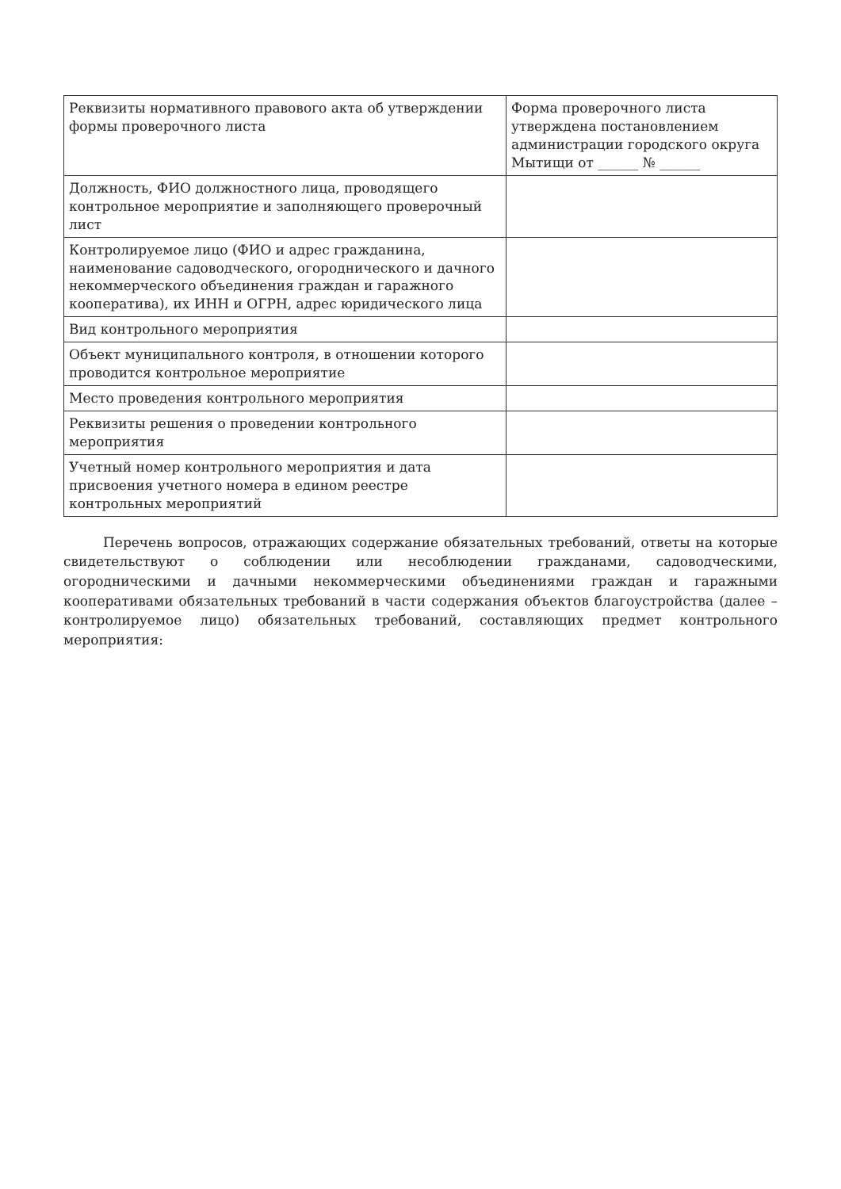| Реквизиты нормативного правового акта об утверждении формы проверочного листа | Форма проверочного листа утверждена постановлением администрации городского округа Мытищи от ______ № ______ |
| Должность, ФИО должностного лица, проводящего контрольное мероприятие и заполняющего проверочный лист | |
| Контролируемое лицо (ФИО и адрес гражданина, наименование садоводческого, огороднического и дачного некоммерческого объединения граждан и гаражного кооператива), их ИНН и ОГРН, адрес юридического лица | |
| Вид контрольного мероприятия | |
| Объект муниципального контроля, в отношении которого проводится контрольное мероприятие | |
| Место проведения контрольного мероприятия | |
| Реквизиты решения о проведении контрольного мероприятия | |
| Учетный номер контрольного мероприятия и дата присвоения учетного номера в едином реестре контрольных мероприятий | |
Перечень вопросов, отражающих содержание обязательных требований, ответы на которые свидетельствуют о соблюдении или несоблюдении гражданами, садоводческими, огородническими и дачными некоммерческими объединениями граждан и гаражными кооперативами обязательных требований в части содержания объектов благоустройства (далее – контролируемое лицо) обязательных требований, составляющих предмет контрольного мероприятия: